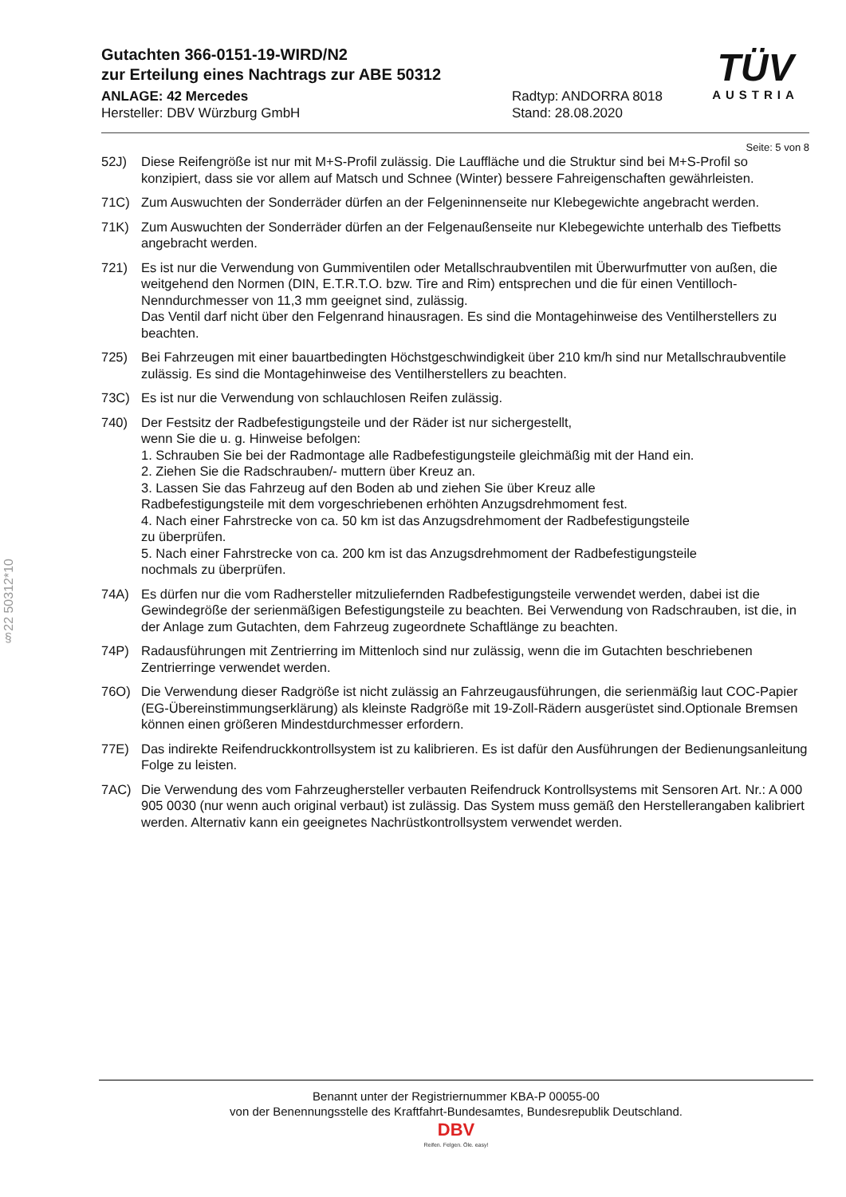Gutachten 366-0151-19-WIRD/N2
zur Erteilung eines Nachtrags zur ABE 50312
ANLAGE: 42 Mercedes
Hersteller: DBV Würzburg GmbH
Radtyp: ANDORRA 8018
Stand: 28.08.2020
Seite: 5 von 8
52J) Diese Reifengröße ist nur mit M+S-Profil zulässig. Die Lauffläche und die Struktur sind bei M+S-Profil so konzipiert, dass sie vor allem auf Matsch und Schnee (Winter) bessere Fahreigenschaften gewährleisten.
71C) Zum Auswuchten der Sonderräder dürfen an der Felgeninnenseite nur Klebegewichte angebracht werden.
71K) Zum Auswuchten der Sonderräder dürfen an der Felgenaußenseite nur Klebegewichte unterhalb des Tiefbetts angebracht werden.
721) Es ist nur die Verwendung von Gummiventilen oder Metallschraubventilen mit Überwurfmutter von außen, die weitgehend den Normen (DIN, E.T.R.T.O. bzw. Tire and Rim) entsprechen und die für einen Ventilloch-Nenndurchmesser von 11,3 mm geeignet sind, zulässig.
Das Ventil darf nicht über den Felgenrand hinausragen. Es sind die Montagehinweise des Ventilherstellers zu beachten.
725) Bei Fahrzeugen mit einer bauartbedingten Höchstgeschwindigkeit über 210 km/h sind nur Metallschraubventile zulässig. Es sind die Montagehinweise des Ventilherstellers zu beachten.
73C) Es ist nur die Verwendung von schlauchlosen Reifen zulässig.
740) Der Festsitz der Radbefestigungsteile und der Räder ist nur sichergestellt,
wenn Sie die u. g. Hinweise befolgen:
1. Schrauben Sie bei der Radmontage alle Radbefestigungsteile gleichmäßig mit der Hand ein.
2. Ziehen Sie die Radschrauben/- muttern über Kreuz an.
3. Lassen Sie das Fahrzeug auf den Boden ab und ziehen Sie über Kreuz alle
Radbefestigungsteile mit dem vorgeschriebenen erhöhten Anzugsdrehmoment fest.
4. Nach einer Fahrstrecke von ca. 50 km ist das Anzugsdrehmoment der Radbefestigungsteile
zu überprüfen.
5. Nach einer Fahrstrecke von ca. 200 km ist das Anzugsdrehmoment der Radbefestigungsteile
nochmals zu überprüfen.
74A) Es dürfen nur die vom Radhersteller mitzuliefernden Radbefestigungsteile verwendet werden, dabei ist die Gewindegröße der serienmäßigen Befestigungsteile zu beachten. Bei Verwendung von Radschrauben, ist die, in der Anlage zum Gutachten, dem Fahrzeug zugeordnete Schaftlänge zu beachten.
74P) Radausführungen mit Zentrierring im Mittenloch sind nur zulässig, wenn die im Gutachten beschriebenen Zentrierringe verwendet werden.
76O) Die Verwendung dieser Radgröße ist nicht zulässig an Fahrzeugausführungen, die serienmäßig laut COC-Papier (EG-Übereinstimmungserklärung) als kleinste Radgröße mit 19-Zoll-Rädern ausgerüstet sind.Optionale Bremsen können einen größeren Mindestdurchmesser erfordern.
77E) Das indirekte Reifendruckkontrollsystem ist zu kalibrieren. Es ist dafür den Ausführungen der Bedienungsanleitung Folge zu leisten.
7AC) Die Verwendung des vom Fahrzeughersteller verbauten Reifendruck Kontrollsystems mit Sensoren Art. Nr.: A 000 905 0030 (nur wenn auch original verbaut) ist zulässig. Das System muss gemäß den Herstellerangaben kalibriert werden. Alternativ kann ein geeignetes Nachrüstkontrollsystem verwendet werden.
TÜV
AUSTRIA
§22 50312*10
Benannt unter der Registriernummer KBA-P 00055-00
von der Benennungsstelle des Kraftfahrt-Bundesamtes, Bundesrepublik Deutschland.
DBV
Reifen. Felgen. Öle. easy!